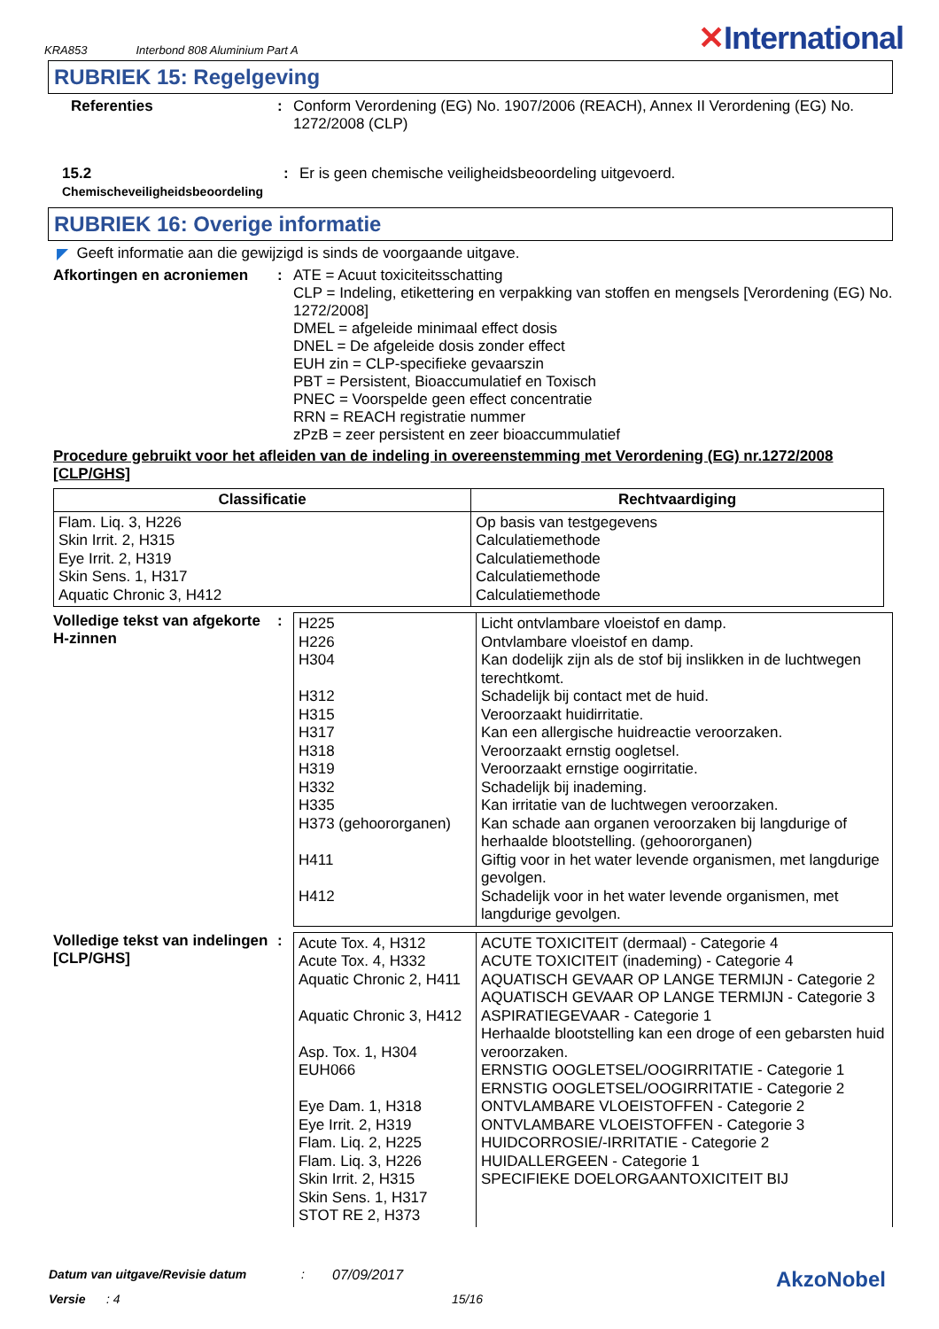KRA853 Interbond 808 Aluminium Part A ✕International
RUBRIEK 15: Regelgeving
Referenties :
Conform Verordening (EG) No. 1907/2006 (REACH), Annex II Verordening (EG) No. 1272/2008 (CLP)
15.2
Chemischeveiligheidsbeoordeling
:
Er is geen chemische veiligheidsbeoordeling uitgevoerd.
RUBRIEK 16: Overige informatie
◤ Geeft informatie aan die gewijzigd is sinds de voorgaande uitgave.
Afkortingen en acroniemen
:
ATE = Acuut toxiciteitsschatting
CLP = Indeling, etikettering en verpakking van stoffen en mengsels [Verordening (EG) No. 1272/2008]
DMEL = afgeleide minimaal effect dosis
DNEL = De afgeleide dosis zonder effect
EUH zin = CLP-specifieke gevaarszin
PBT = Persistent, Bioaccumulatief en Toxisch
PNEC = Voorspelde geen effect concentratie
RRN = REACH registratie nummer
zPzB = zeer persistent en zeer bioaccummulatief
Procedure gebruikt voor het afleiden van de indeling in overeenstemming met Verordening (EG) nr.1272/2008 [CLP/GHS]
| Classificatie | Rechtvaardiging |
| --- | --- |
| Flam. Liq. 3, H226 Skin Irrit. 2, H315 Eye Irrit. 2, H319 Skin Sens. 1, H317 Aquatic Chronic 3, H412 | Op basis van testgegevens Calculatiemethode Calculatiemethode Calculatiemethode Calculatiemethode |
Volledige tekst van afgekorte H-zinnen
:
| H225 H226 H304 H312 H315 H317 H318 H319 H332 H335 H373 (gehoororganen) H411 H412 | Licht ontvlambare vloeistof en damp. Ontvlambare vloeistof en damp. Kan dodelijk zijn als de stof bij inslikken in de luchtwegen terechtkomt. Schadelijk bij contact met de huid. Veroorzaakt huidirritatie. Kan een allergische huidreactie veroorzaken. Veroorzaakt ernstig oogletsel. Veroorzaakt ernstige oogirritatie. Schadelijk bij inademing. Kan irritatie van de luchtwegen veroorzaken. Kan schade aan organen veroorzaken bij langdurige of herhaalde blootstelling. (gehoororganen) Giftig voor in het water levende organismen, met langdurige gevolgen. Schadelijk voor in het water levende organismen, met langdurige gevolgen. |
Volledige tekst van indelingen [CLP/GHS]
:
| Acute Tox. 4, H312 Acute Tox. 4, H332 Aquatic Chronic 2, H411 Aquatic Chronic 3, H412 Asp. Tox. 1, H304 EUH066 Eye Dam. 1, H318 Eye Irrit. 2, H319 Flam. Liq. 2, H225 Flam. Liq. 3, H226 Skin Irrit. 2, H315 Skin Sens. 1, H317 STOT RE 2, H373 | ACUTE TOXICITEIT (dermaal) - Categorie 4 ACUTE TOXICITEIT (inademing) - Categorie 4 AQUATISCH GEVAAR OP LANGE TERMIJN - Categorie 2 AQUATISCH GEVAAR OP LANGE TERMIJN - Categorie 3 ASPIRATIEGEVAAR - Categorie 1 Herhaalde blootstelling kan een droge of een gebarsten huid veroorzaken. ERNSTIG OOGLETSEL/OOGIRRITATIE - Categorie 1 ERNSTIG OOGLETSEL/OOGIRRITATIE - Categorie 2 ONTVLAMBARE VLOEISTOFFEN - Categorie 2 ONTVLAMBARE VLOEISTOFFEN - Categorie 3 HUIDCORROSIE/-IRRITATIE - Categorie 2 HUIDALLERGEEN - Categorie 1 SPECIFIEKE DOELORGAANTOXICITEIT BIJ |
Datum van uitgave/Revisie datum: 07/09/2017 AkzoNobel
Versie: 4 15/16